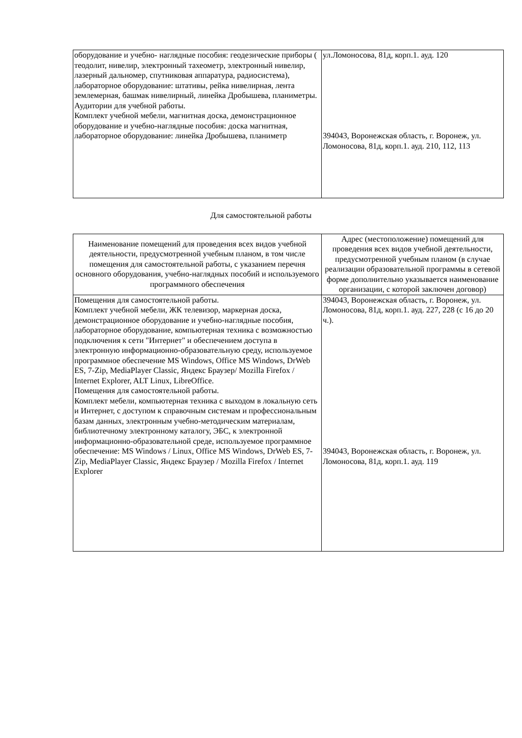| оборудование и учебно- наглядные пособия: геодезические приборы ( теодолит, нивелир, электронный тахеометр, электронный нивелир, лазерный дальномер, спутниковая аппаратура, радиосистема), лабораторное оборудование: штативы, рейка нивелирная, лента землемерная, башмак нивелирный, линейка Дробышева, планиметры. Аудитории для учебной работы. Комплект учебной мебели, магнитная доска, демонстрационное оборудование и учебно-наглядные пособия: доска магнитная, лабораторное оборудование: линейка Дробышева, планиметр | ул.Ломоносова, 81д, корп.1. ауд. 120 394043, Воронежская область, г. Воронеж, ул. Ломоносова, 81д, корп.1. ауд. 210, 112, 113 |
Для самостоятельной работы
| Наименование помещений для проведения всех видов учебной деятельности, предусмотренной учебным планом, в том числе помещения для самостоятельной работы, с указанием перечня основного оборудования, учебно-наглядных пособий и используемого программного обеспечения | Адрес (местоположение) помещений для проведения всех видов учебной деятельности, предусмотренной учебным планом (в случае реализации образовательной программы в сетевой форме дополнительно указывается наименование организации, с которой заключен договор) |
| Помещения для самостоятельной работы. Комплект учебной мебели, ЖК телевизор, маркерная доска, демонстрационное оборудование и учебно-наглядные пособия, лабораторное оборудование, компьютерная техника с возможностью подключения к сети "Интернет" и обеспечением доступа в электронную информационно-образовательную среду, используемое программное обеспечение MS Windows, Office MS Windows, DrWeb ES, 7-Zip, MediaPlayer Classic, Яндекс Браузер/ Mozilla Firefox / Internet Explorer, ALT Linux, LibreOffice. Помещения для самостоятельной работы. Комплект мебели, компьютерная техника с выходом в локальную сеть и Интернет, с доступом к справочным системам и профессиональным базам данных, электронным учебно-методическим материалам, библиотечному электронному каталогу, ЭБС, к электронной информационно-образовательной среде, используемое программное обеспечение: MS Windows / Linux, Office MS Windows, DrWeb ES, 7-Zip, MediaPlayer Classic, Яндекс Браузер / Mozilla Firefox / Internet Explorer | 394043, Воронежская область, г. Воронеж, ул. Ломоносова, 81д, корп.1. ауд. 227, 228 (с 16 до 20 ч.). 394043, Воронежская область, г. Воронеж, ул. Ломоносова, 81д, корп.1. ауд. 119 |